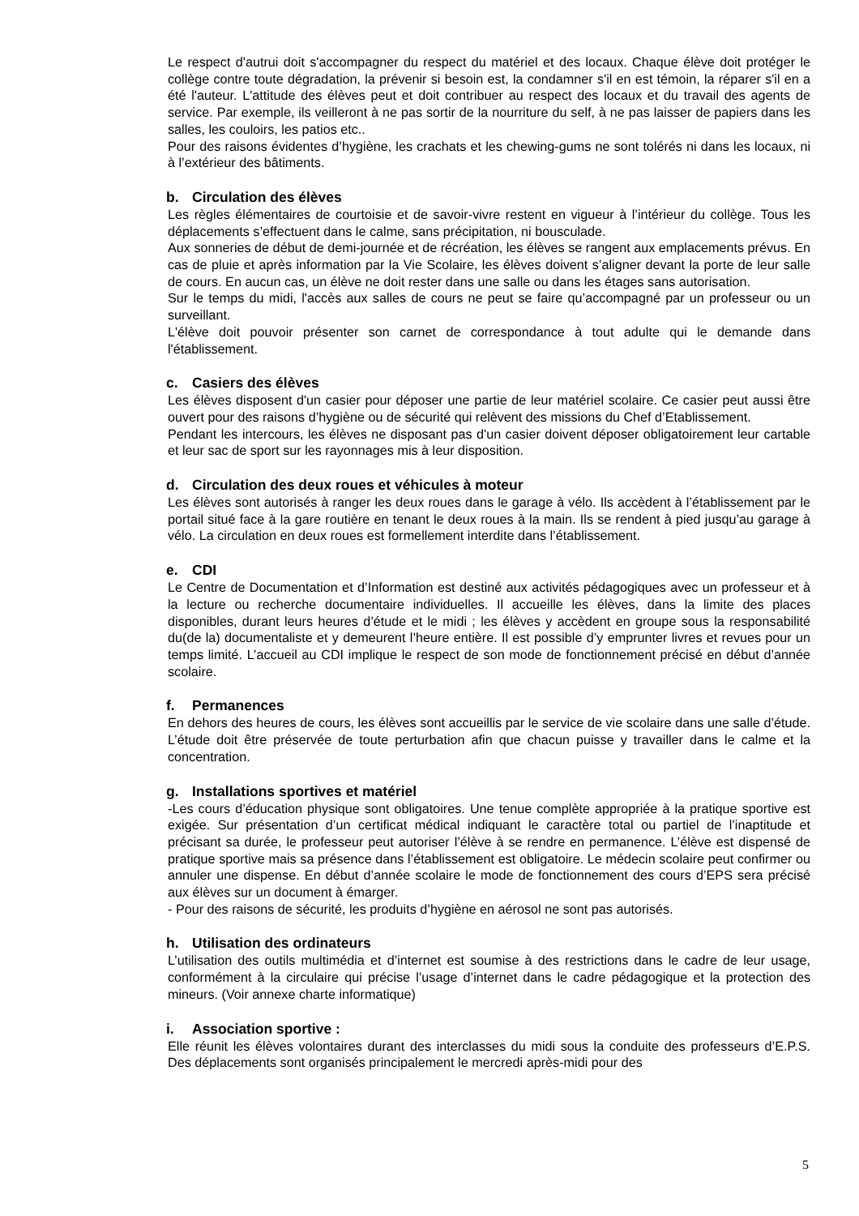Le respect d'autrui doit s'accompagner du respect du matériel et des locaux. Chaque élève doit protéger le collège contre toute dégradation, la prévenir si besoin est, la condamner s'il en est témoin, la réparer s'il en a été l'auteur. L'attitude des élèves peut et doit contribuer au respect des locaux et du travail des agents de service. Par exemple, ils veilleront à ne pas sortir de la nourriture du self, à ne pas laisser de papiers dans les salles, les couloirs, les patios etc..
Pour des raisons évidentes d’hygiène, les crachats et les chewing-gums ne sont tolérés ni dans les locaux, ni à l’extérieur des bâtiments.
b. Circulation des élèves
Les règles élémentaires de courtoisie et de savoir-vivre restent en vigueur à l’intérieur du collège. Tous les déplacements s’effectuent dans le calme, sans précipitation, ni bousculade.
Aux sonneries de début de demi-journée et de récréation, les élèves se rangent aux emplacements prévus. En cas de pluie et après information par la Vie Scolaire, les élèves doivent s’aligner devant la porte de leur salle de cours. En aucun cas, un élève ne doit rester dans une salle ou dans les étages sans autorisation.
Sur le temps du midi, l'accès aux salles de cours ne peut se faire qu’accompagné par un professeur ou un surveillant.
L'élève doit pouvoir présenter son carnet de correspondance à tout adulte qui le demande dans l'établissement.
c. Casiers des élèves
Les élèves disposent d'un casier pour déposer une partie de leur matériel scolaire. Ce casier peut aussi être ouvert pour des raisons d’hygiène ou de sécurité qui relèvent des missions du Chef d’Etablissement.
Pendant les intercours, les élèves ne disposant pas d'un casier doivent déposer obligatoirement leur cartable et leur sac de sport sur les rayonnages mis à leur disposition.
d. Circulation des deux roues et véhicules à moteur
Les élèves sont autorisés à ranger les deux roues dans le garage à vélo. Ils accèdent à l’établissement par le portail situé face à la gare routière en tenant le deux roues à la main. Ils se rendent à pied jusqu’au garage à vélo. La circulation en deux roues est formellement interdite dans l’établissement.
e. CDI
Le Centre de Documentation et d’Information est destiné aux activités pédagogiques avec un professeur et à la lecture ou recherche documentaire individuelles. Il accueille les élèves, dans la limite des places disponibles, durant leurs heures d’étude et le midi ; les élèves y accèdent en groupe sous la responsabilité du(de la) documentaliste et y demeurent l’heure entière. Il est possible d’y emprunter livres et revues pour un temps limité. L’accueil au CDI implique le respect de son mode de fonctionnement précisé en début d’année scolaire.
f. Permanences
En dehors des heures de cours, les élèves sont accueillis par le service de vie scolaire dans une salle d’étude. L’étude doit être préservée de toute perturbation afin que chacun puisse y travailler dans le calme et la concentration.
g. Installations sportives et matériel
-Les cours d’éducation physique sont obligatoires. Une tenue complète appropriée à la pratique sportive est exigée. Sur présentation d’un certificat médical indiquant le caractère total ou partiel de l’inaptitude et précisant sa durée, le professeur peut autoriser l’élève à se rendre en permanence. L’élève est dispensé de pratique sportive mais sa présence dans l’établissement est obligatoire. Le médecin scolaire peut confirmer ou annuler une dispense. En début d’année scolaire le mode de fonctionnement des cours d’EPS sera précisé aux élèves sur un document à émarger.
- Pour des raisons de sécurité, les produits d’hygiène en aérosol ne sont pas autorisés.
h. Utilisation des ordinateurs
L’utilisation des outils multimédia et d’internet est soumise à des restrictions dans le cadre de leur usage, conformément à la circulaire qui précise l’usage d’internet dans le cadre pédagogique et la protection des mineurs. (Voir annexe charte informatique)
i. Association sportive :
Elle réunit les élèves volontaires durant des interclasses du midi sous la conduite des professeurs d’E.P.S. Des déplacements sont organisés principalement le mercredi après-midi pour des
5